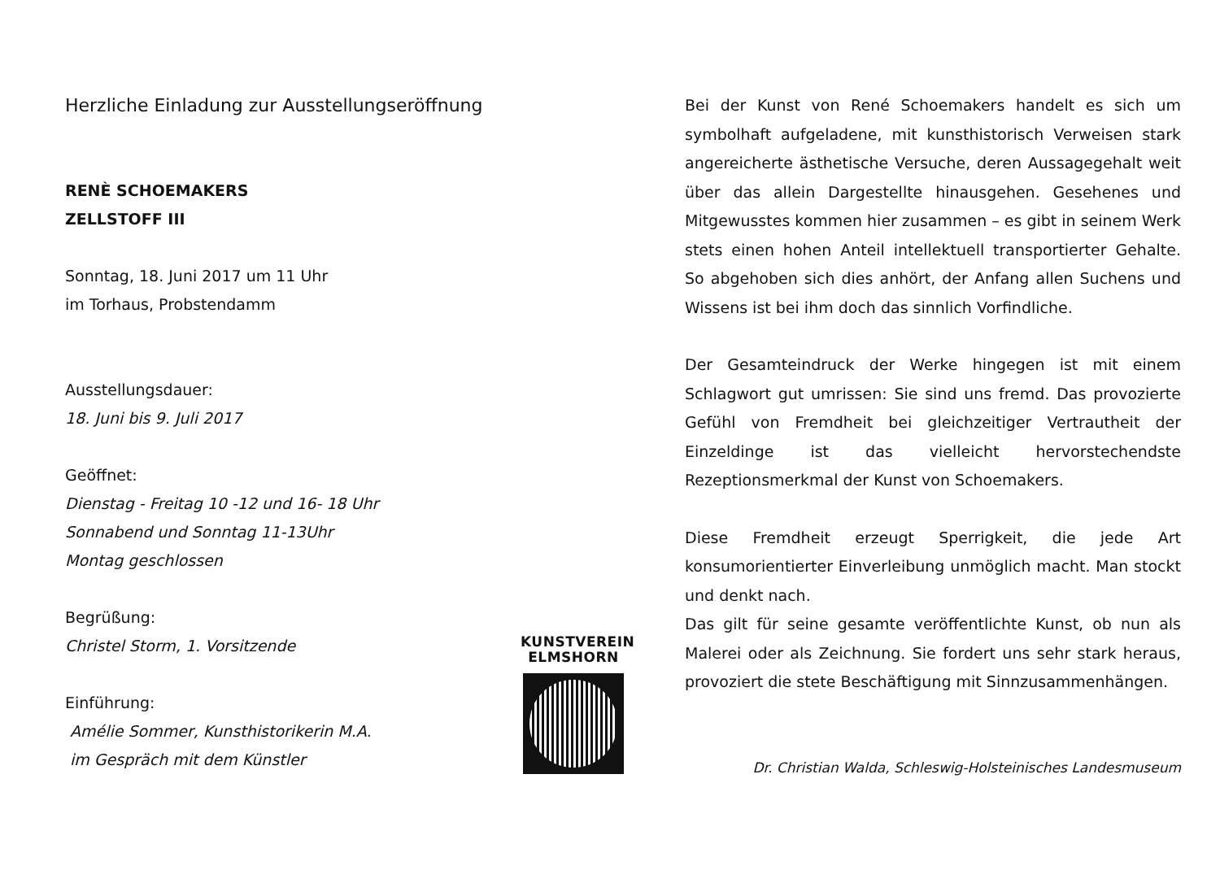Herzliche Einladung zur Ausstellungseröffnung
RENÈ SCHOEMAKERS
ZELLSTOFF III
Sonntag, 18. Juni 2017 um 11 Uhr
im Torhaus, Probstendamm
Ausstellungsdauer:
18. Juni bis 9. Juli 2017
Geöffnet:
Dienstag - Freitag 10 -12 und 16- 18 Uhr
Sonnabend und Sonntag 11-13Uhr
Montag geschlossen
Begrüßung:
Christel Storm, 1. Vorsitzende
Einführung:
Amélie Sommer, Kunsthistorikerin M.A.
im Gespräch mit dem Künstler
KUNSTVEREIN
ELMSHORN
Bei der Kunst von René Schoemakers handelt es sich um symbolhaft aufgeladene, mit kunsthistorisch Verweisen stark angereicherte ästhetische Versuche, deren Aussagegehalt weit über das allein Dargestellte hinausgehen. Gesehenes und Mitgewusstes kommen hier zusammen – es gibt in seinem Werk stets einen hohen Anteil intellektuell transportierter Gehalte. So abgehoben sich dies anhört, der Anfang allen Suchens und Wissens ist bei ihm doch das sinnlich Vorfindliche.
Der Gesamteindruck der Werke hingegen ist mit einem Schlagwort gut umrissen: Sie sind uns fremd. Das provozierte Gefühl von Fremdheit bei gleichzeitiger Vertrautheit der Einzeldinge ist das vielleicht hervorstechendste Rezeptionsmerkmal der Kunst von Schoemakers.
Diese Fremdheit erzeugt Sperrigkeit, die jede Art konsumorientierter Einverleibung unmöglich macht. Man stockt und denkt nach.
Das gilt für seine gesamte veröffentlichte Kunst, ob nun als Malerei oder als Zeichnung. Sie fordert uns sehr stark heraus, provoziert die stete Beschäftigung mit Sinnzusammenhängen.
Dr. Christian Walda, Schleswig-Holsteinisches Landesmuseum